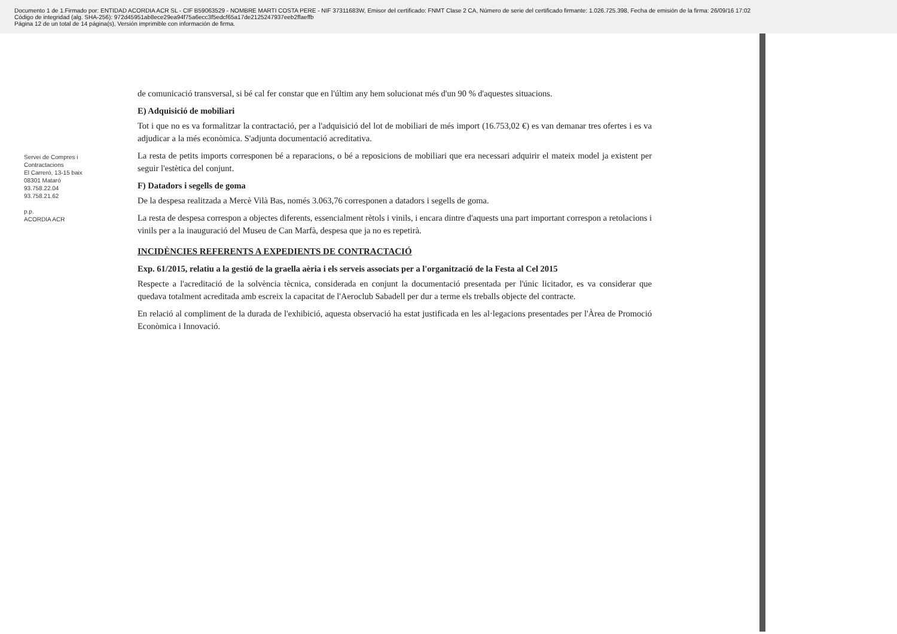Documento 1 de 1.Firmado por: ENTIDAD ACORDIA ACR SL - CIF B59063529 - NOMBRE MARTI COSTA PERE - NIF 37311683W, Emisor del certificado: FNMT Clase 2 CA, Número de serie del certificado firmante: 1.026.725.398, Fecha de emisión de la firma: 26/09/16 17:02
Código de integridad (alg. SHA-256): 972d45951ab8ece29ea94f75a6ecc3f5edcf65a17de2125247937eeb2ffaeffb
Página 12 de un total de 14 página(s), Versión imprimible con información de firma.
Servei de Compres i Contractacions
El Carreró, 13-15 baix
08301 Mataró
93.758.22.04
93.758.21.62
p.p.
ACORDIA ACR
de comunicació transversal, si bé cal fer constar que en l'últim any hem solucionat més d'un 90 % d'aquestes situacions.
E) Adquisició de mobiliari
Tot i que no es va formalitzar la contractació, per a l'adquisició del lot de mobiliari de més import (16.753,02 €) es van demanar tres ofertes i es va adjudicar a la més econòmica. S'adjunta documentació acreditativa.
La resta de petits imports corresponen bé a reparacions, o bé a reposicions de mobiliari que era necessari adquirir el mateix model ja existent per seguir l'estètica del conjunt.
F) Datadors i segells de goma
De la despesa realitzada a Mercè Vilà Bas, només 3.063,76 corresponen a datadors i segells de goma.
La resta de despesa correspon a objectes diferents, essencialment rètols i vinils, i encara dintre d'aquests una part important correspon a retolacions i vinils per a la inauguració del Museu de Can Marfà, despesa que ja no es repetirà.
INCIDÈNCIES REFERENTS A EXPEDIENTS DE CONTRACTACIÓ
Exp. 61/2015, relatiu a la gestió de la graella aèria i els serveis associats per a l'organització de la Festa al Cel 2015
Respecte a l'acreditació de la solvència tècnica, considerada en conjunt la documentació presentada per l'únic licitador, es va considerar que quedava totalment acreditada amb escreix la capacitat de l'Aeroclub Sabadell per dur a terme els treballs objecte del contracte.
En relació al compliment de la durada de l'exhibició, aquesta observació ha estat justificada en les al·legacions presentades per l'Àrea de Promoció Econòmica i Innovació.